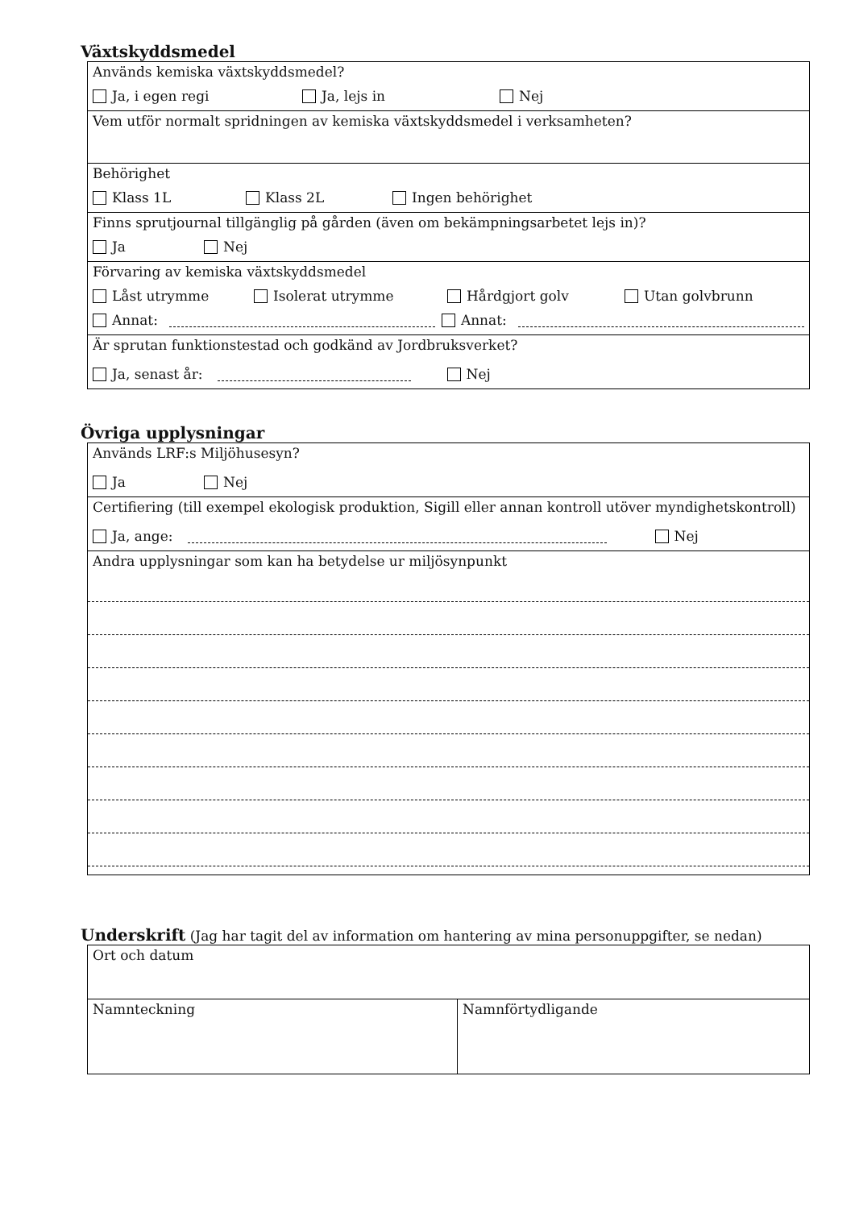Växtskyddsmedel
Används kemiska växtskyddsmedel?
Ja, i egen regi Ja, lejs in Nej
Vem utför normalt spridningen av kemiska växtskyddsmedel i verksamheten?
Behörighet
Klass 1L Klass 2L Ingen behörighet
Finns sprutjournal tillgänglig på gården (även om bekämpningsarbetet lejs in)?
Ja Nej
Förvaring av kemiska växtskyddsmedel
Låst utrymme Isolerat utrymme Hårdgjort golv Utan golvbrunn
Annat: Annat:
Är sprutan funktionstestad och godkänd av Jordbruksverket?
Ja, senast år: Nej
Övriga upplysningar
Används LRF:s Miljöhusesyn?
Ja Nej
Certifiering (till exempel ekologisk produktion, Sigill eller annan kontroll utöver myndighetskontroll)
Ja, ange: Nej
Andra upplysningar som kan ha betydelse ur miljösynpunkt
Underskrift (Jag har tagit del av information om hantering av mina personuppgifter, se nedan)
Ort och datum
Namnteckning Namnförtydligande